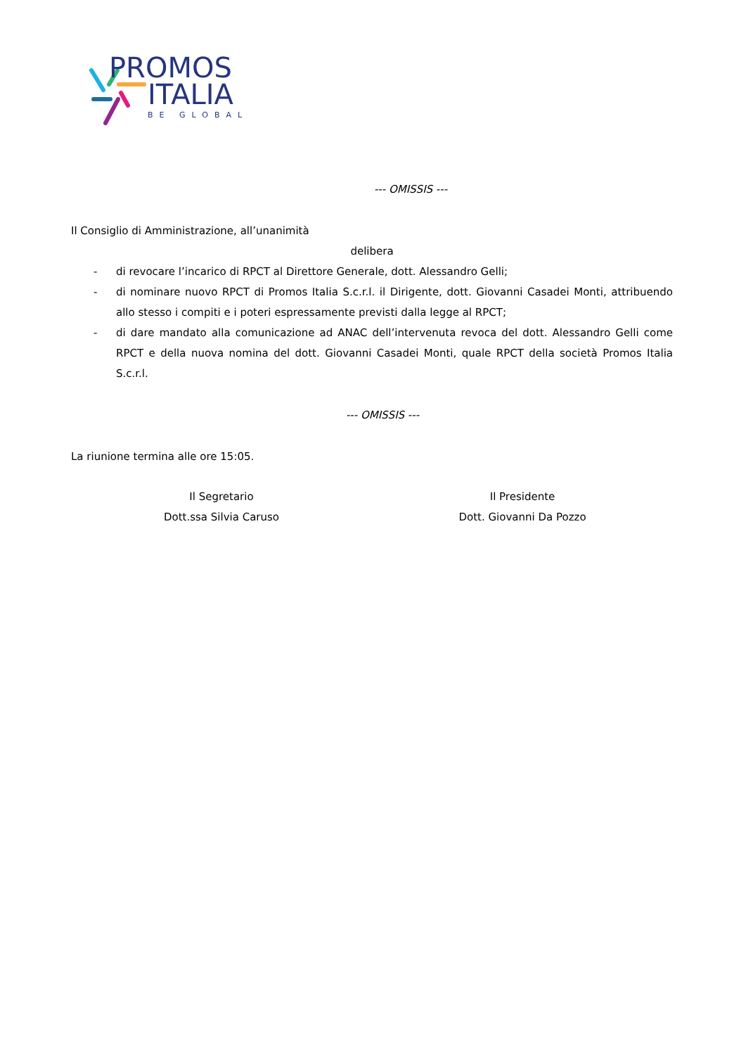PROMOS
ITALIA
BE GLOBAL
--- OMISSIS ---
Il Consiglio di Amministrazione, all’unanimità
delibera
- di revocare l’incarico di RPCT al Direttore Generale, dott. Alessandro Gelli;
- di nominare nuovo RPCT di Promos Italia S.c.r.l. il Dirigente, dott. Giovanni Casadei Monti, attribuendo allo stesso i compiti e i poteri espressamente previsti dalla legge al RPCT;
- di dare mandato alla comunicazione ad ANAC dell’intervenuta revoca del dott. Alessandro Gelli come RPCT e della nuova nomina del dott. Giovanni Casadei Monti, quale RPCT della società Promos Italia S.c.r.l.
--- OMISSIS ---
La riunione termina alle ore 15:05.
Il Segretario
Dott.ssa Silvia Caruso
Il Presidente
Dott. Giovanni Da Pozzo